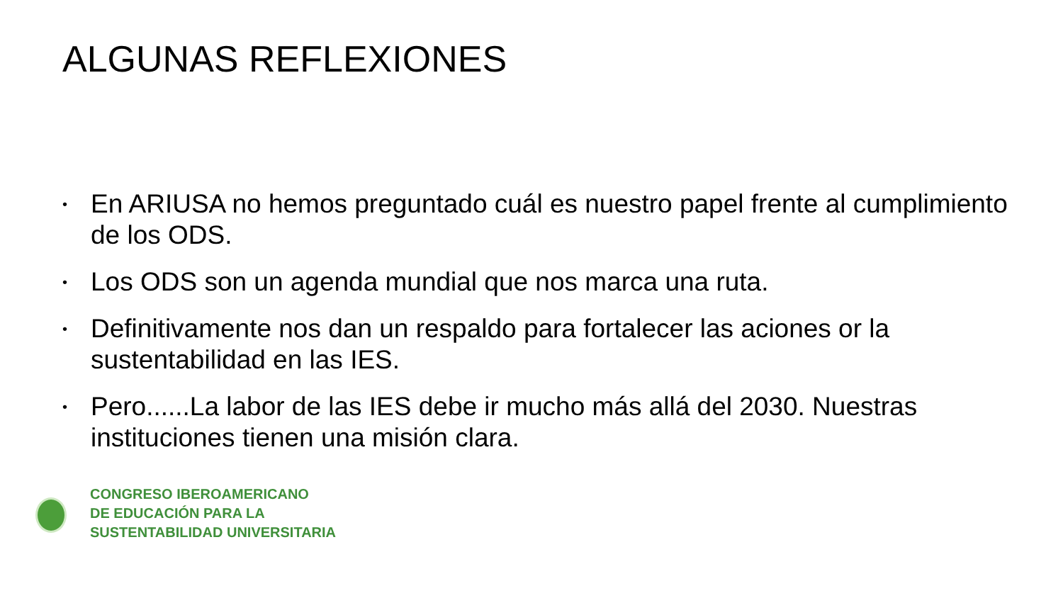ALGUNAS REFLEXIONES
• En ARIUSA no hemos preguntado cuál es nuestro papel frente al cumplimiento de los ODS.
• Los ODS son un agenda mundial que nos marca una ruta.
• Definitivamente nos dan un respaldo para fortalecer las aciones or la sustentabilidad en las IES.
• Pero......La labor de las IES debe ir mucho más allá del 2030. Nuestras instituciones tienen una misión clara.
CONGRESO IBEROAMERICANO
DE EDUCACIÓN PARA LA
SUSTENTABILIDAD UNIVERSITARIA